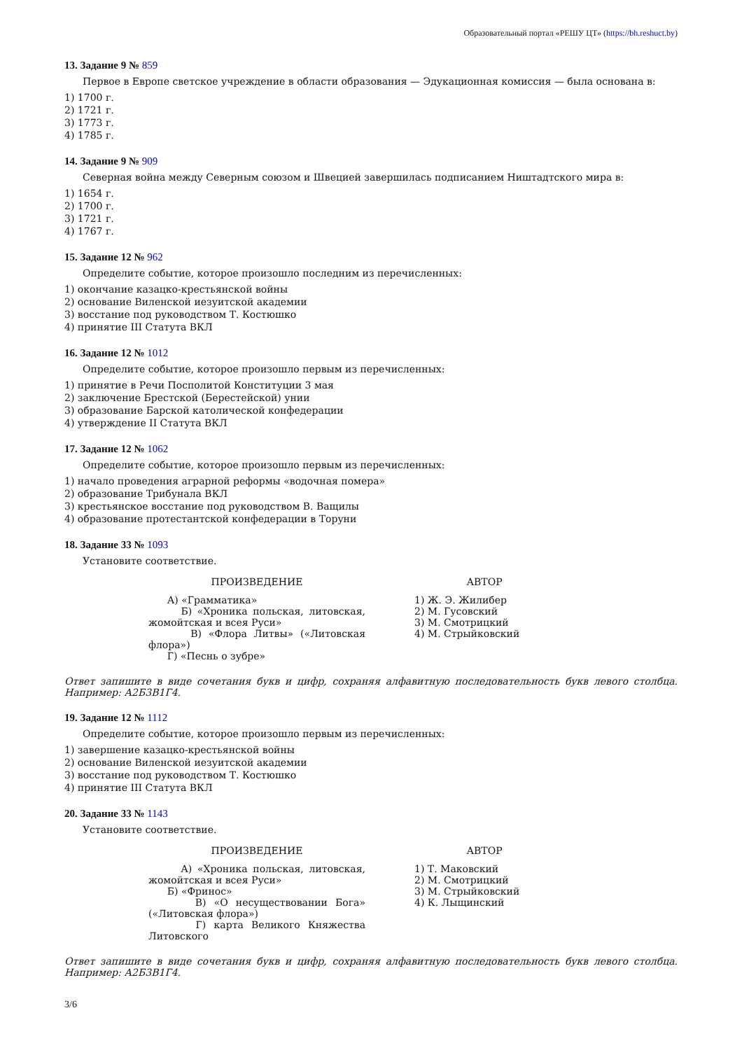Образовательный портал «РЕШУ ЦТ» (https://bh.reshuct.by)
13. Задание 9 № 859
Первое в Европе светское учреждение в области образования — Эдукационная комиссия — была основана в:
1) 1700 г.
2) 1721 г.
3) 1773 г.
4) 1785 г.
14. Задание 9 № 909
Северная война между Северным союзом и Швецией завершилась подписанием Ништадтского мира в:
1) 1654 г.
2) 1700 г.
3) 1721 г.
4) 1767 г.
15. Задание 12 № 962
Определите событие, которое произошло последним из перечисленных:
1) окончание казацко-крестьянской войны
2) основание Виленской иезуитской академии
3) восстание под руководством Т. Костюшко
4) принятие III Статута ВКЛ
16. Задание 12 № 1012
Определите событие, которое произошло первым из перечисленных:
1) принятие в Речи Посполитой Конституции 3 мая
2) заключение Брестской (Берестейской) унии
3) образование Барской католической конфедерации
4) утверждение II Статута ВКЛ
17. Задание 12 № 1062
Определите событие, которое произошло первым из перечисленных:
1) начало проведения аграрной реформы «водочная помера»
2) образование Трибунала ВКЛ
3) крестьянское восстание под руководством В. Ващилы
4) образование протестантской конфедерации в Торуни
18. Задание 33 № 1093
Установите соответствие.
| ПРОИЗВЕДЕНИЕ | АВТОР |
| --- | --- |
| А) «Грамматика» Б) «Хроника польская, литовская, жомойтская и всея Руси» В) «Флора Литвы» («Литовская флора») Г) «Песнь о зубре» | 1) Ж. Э. Жилибер 2) М. Гусовский 3) М. Смотрицкий 4) М. Стрыйковский |
Ответ запишите в виде сочетания букв и цифр, сохраняя алфавитную последовательность букв левого столбца. Например: А2Б3В1Г4.
19. Задание 12 № 1112
Определите событие, которое произошло первым из перечисленных:
1) завершение казацко-крестьянской войны
2) основание Виленской иезуитской академии
3) восстание под руководством Т. Костюшко
4) принятие III Статута ВКЛ
20. Задание 33 № 1143
Установите соответствие.
| ПРОИЗВЕДЕНИЕ | АВТОР |
| --- | --- |
| А) «Хроника польская, литовская, жомойтская и всея Руси» Б) «Фринос» В) «О несуществовании Бога» («Литовская флора») Г) карта Великого Княжества Литовского | 1) Т. Маковский 2) М. Смотрицкий 3) М. Стрыйковский 4) К. Лыщинский |
Ответ запишите в виде сочетания букв и цифр, сохраняя алфавитную последовательность букв левого столбца. Например: А2Б3В1Г4.
3/6